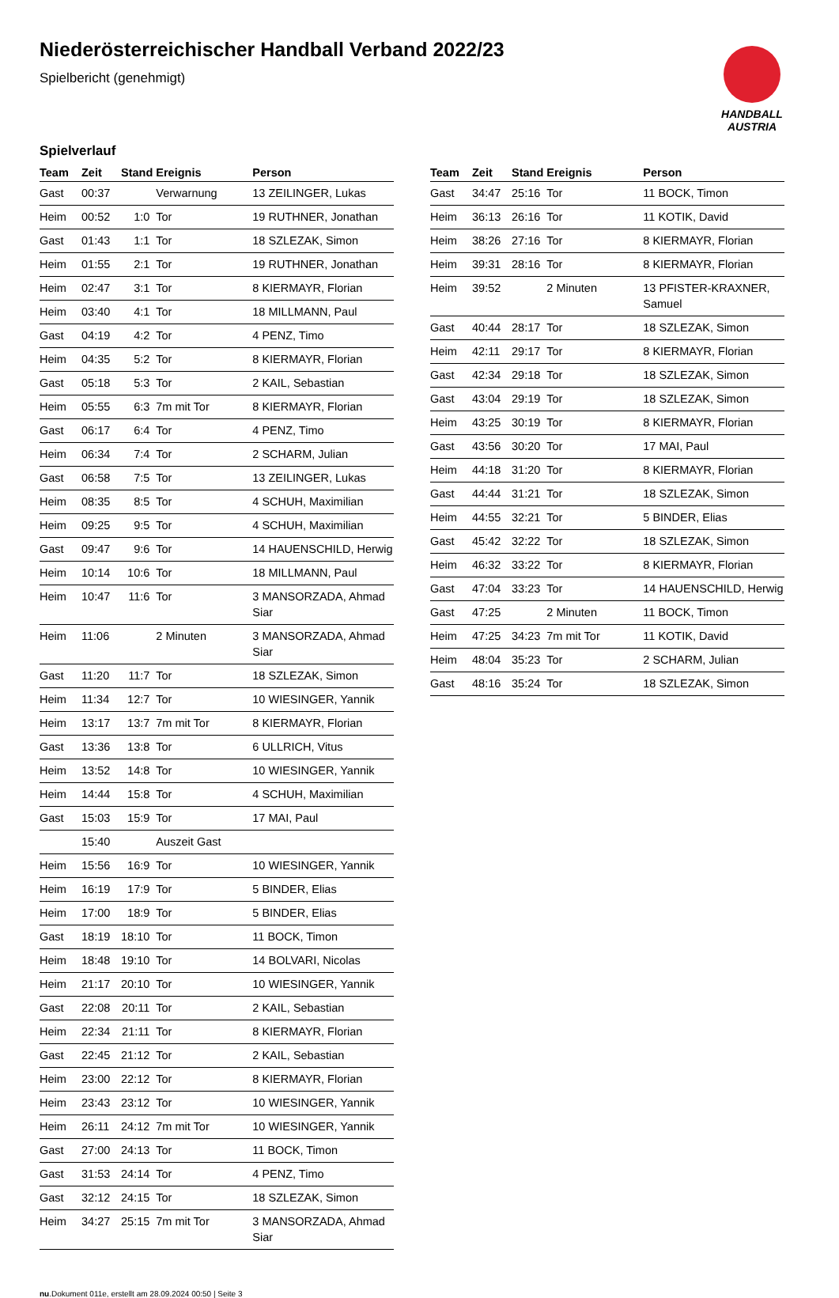Niederösterreichischer Handball Verband 2022/23
Spielbericht (genehmigt)
HANDBALL
AUSTRIA
Spielverlauf
| Team | Zeit | Stand | Ereignis | Person |
| --- | --- | --- | --- | --- |
| Gast | 00:37 | | Verwarnung | 13 ZEILINGER, Lukas |
| Heim | 00:52 | 1:0 | Tor | 19 RUTHNER, Jonathan |
| Gast | 01:43 | 1:1 | Tor | 18 SZLEZAK, Simon |
| Heim | 01:55 | 2:1 | Tor | 19 RUTHNER, Jonathan |
| Heim | 02:47 | 3:1 | Tor | 8 KIERMAYR, Florian |
| Heim | 03:40 | 4:1 | Tor | 18 MILLMANN, Paul |
| Gast | 04:19 | 4:2 | Tor | 4 PENZ, Timo |
| Heim | 04:35 | 5:2 | Tor | 8 KIERMAYR, Florian |
| Gast | 05:18 | 5:3 | Tor | 2 KAIL, Sebastian |
| Heim | 05:55 | 6:3 | 7m mit Tor | 8 KIERMAYR, Florian |
| Gast | 06:17 | 6:4 | Tor | 4 PENZ, Timo |
| Heim | 06:34 | 7:4 | Tor | 2 SCHARM, Julian |
| Gast | 06:58 | 7:5 | Tor | 13 ZEILINGER, Lukas |
| Heim | 08:35 | 8:5 | Tor | 4 SCHUH, Maximilian |
| Heim | 09:25 | 9:5 | Tor | 4 SCHUH, Maximilian |
| Gast | 09:47 | 9:6 | Tor | 14 HAUENSCHILD, Herwig |
| Heim | 10:14 | 10:6 | Tor | 18 MILLMANN, Paul |
| Heim | 10:47 | 11:6 | Tor | 3 MANSORZADA, Ahmad Siar |
| Heim | 11:06 | | 2 Minuten | 3 MANSORZADA, Ahmad Siar |
| Gast | 11:20 | 11:7 | Tor | 18 SZLEZAK, Simon |
| Heim | 11:34 | 12:7 | Tor | 10 WIESINGER, Yannik |
| Heim | 13:17 | 13:7 | 7m mit Tor | 8 KIERMAYR, Florian |
| Gast | 13:36 | 13:8 | Tor | 6 ULLRICH, Vitus |
| Heim | 13:52 | 14:8 | Tor | 10 WIESINGER, Yannik |
| Heim | 14:44 | 15:8 | Tor | 4 SCHUH, Maximilian |
| Gast | 15:03 | 15:9 | Tor | 17 MAI, Paul |
| | 15:40 | | Auszeit Gast | |
| Heim | 15:56 | 16:9 | Tor | 10 WIESINGER, Yannik |
| Heim | 16:19 | 17:9 | Tor | 5 BINDER, Elias |
| Heim | 17:00 | 18:9 | Tor | 5 BINDER, Elias |
| Gast | 18:19 | 18:10 | Tor | 11 BOCK, Timon |
| Heim | 18:48 | 19:10 | Tor | 14 BOLVARI, Nicolas |
| Heim | 21:17 | 20:10 | Tor | 10 WIESINGER, Yannik |
| Gast | 22:08 | 20:11 | Tor | 2 KAIL, Sebastian |
| Heim | 22:34 | 21:11 | Tor | 8 KIERMAYR, Florian |
| Gast | 22:45 | 21:12 | Tor | 2 KAIL, Sebastian |
| Heim | 23:00 | 22:12 | Tor | 8 KIERMAYR, Florian |
| Heim | 23:43 | 23:12 | Tor | 10 WIESINGER, Yannik |
| Heim | 26:11 | 24:12 | 7m mit Tor | 10 WIESINGER, Yannik |
| Gast | 27:00 | 24:13 | Tor | 11 BOCK, Timon |
| Gast | 31:53 | 24:14 | Tor | 4 PENZ, Timo |
| Gast | 32:12 | 24:15 | Tor | 18 SZLEZAK, Simon |
| Heim | 34:27 | 25:15 | 7m mit Tor | 3 MANSORZADA, Ahmad Siar |
| Team | Zeit | Stand | Ereignis | Person |
| --- | --- | --- | --- | --- |
| Gast | 34:47 | 25:16 | Tor | 11 BOCK, Timon |
| Heim | 36:13 | 26:16 | Tor | 11 KOTIK, David |
| Heim | 38:26 | 27:16 | Tor | 8 KIERMAYR, Florian |
| Heim | 39:31 | 28:16 | Tor | 8 KIERMAYR, Florian |
| Heim | 39:52 | | 2 Minuten | 13 PFISTER-KRAXNER, Samuel |
| Gast | 40:44 | 28:17 | Tor | 18 SZLEZAK, Simon |
| Heim | 42:11 | 29:17 | Tor | 8 KIERMAYR, Florian |
| Gast | 42:34 | 29:18 | Tor | 18 SZLEZAK, Simon |
| Gast | 43:04 | 29:19 | Tor | 18 SZLEZAK, Simon |
| Heim | 43:25 | 30:19 | Tor | 8 KIERMAYR, Florian |
| Gast | 43:56 | 30:20 | Tor | 17 MAI, Paul |
| Heim | 44:18 | 31:20 | Tor | 8 KIERMAYR, Florian |
| Gast | 44:44 | 31:21 | Tor | 18 SZLEZAK, Simon |
| Heim | 44:55 | 32:21 | Tor | 5 BINDER, Elias |
| Gast | 45:42 | 32:22 | Tor | 18 SZLEZAK, Simon |
| Heim | 46:32 | 33:22 | Tor | 8 KIERMAYR, Florian |
| Gast | 47:04 | 33:23 | Tor | 14 HAUENSCHILD, Herwig |
| Gast | 47:25 | | 2 Minuten | 11 BOCK, Timon |
| Heim | 47:25 | 34:23 | 7m mit Tor | 11 KOTIK, David |
| Heim | 48:04 | 35:23 | Tor | 2 SCHARM, Julian |
| Gast | 48:16 | 35:24 | Tor | 18 SZLEZAK, Simon |
nu.Dokument 011e, erstellt am 28.09.2024 00:50 | Seite 3